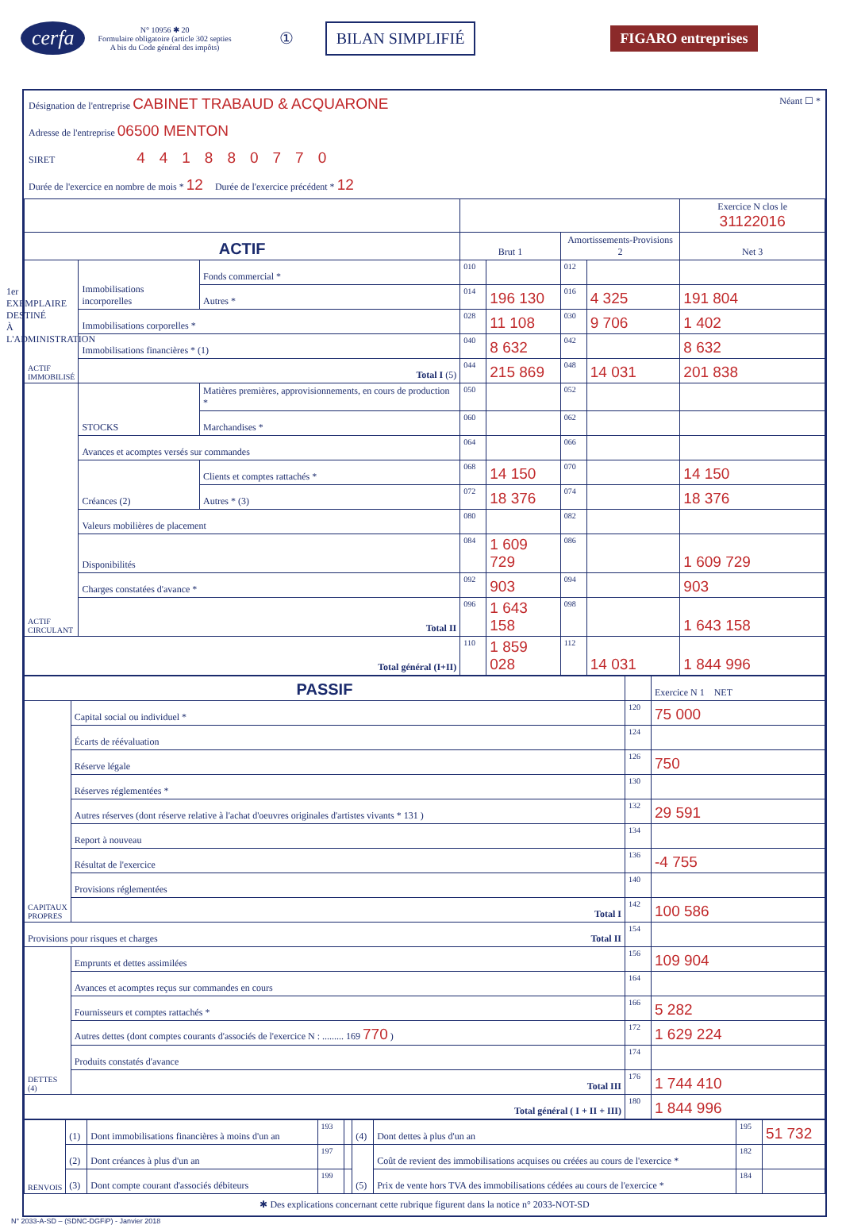cerfa
N° 10956 ✱ 20
Formulaire obligatoire (article 302 septies
A bis du Code général des impôts)
① BILAN SIMPLIFIÉ FIGARO entreprises
1er EXEMPLAIRE DESTINÉ À L'ADMINISTRATION
Désignation de l'entreprise CABINET TRABAUD & ACQUARONE Néant ☐ *
Adresse de l'entreprise 06500 MENTON
SIRET 441880770
Durée de l'exercice en nombre de mois * 12 Durée de l'exercice précédent * 12
| | | | | | | | Exercice N clos le 31122016 |
| ACTIF | | | Brut 1 | | Amortissements-Provisions 2 | | Net 3 |
| ACTIF IMMOBILISÉ | Immobilisations incorporelles | Fonds commercial * | 010 | | 012 | | |
| | | Autres * | 014 | 196 130 | 016 | 4 325 | 191 804 |
| | Immobilisations corporelles * | | 028 | 11 108 | 030 | 9 706 | 1 402 |
| | Immobilisations financières * (1) | | 040 | 8 632 | 042 | | 8 632 |
| | Total I (5) | | 044 | 215 869 | 048 | 14 031 | 201 838 |
| ACTIF CIRCULANT | STOCKS | Matières premières, approvisionnements, en cours de production * | 050 | | 052 | | |
| | | Marchandises * | 060 | | 062 | | |
| | Avances et acomptes versés sur commandes | | 064 | | 066 | | |
| | Créances (2) | Clients et comptes rattachés * | 068 | 14 150 | 070 | | 14 150 |
| | | Autres * (3) | 072 | 18 376 | 074 | | 18 376 |
| | Valeurs mobilières de placement | | 080 | | 082 | | |
| | Disponibilités | | 084 | 1 609 729 | 086 | | 1 609 729 |
| | Charges constatées d'avance * | | 092 | 903 | 094 | | 903 |
| | Total II | | 096 | 1 643 158 | 098 | | 1 643 158 |
| Total général (I+II) | | | 110 | 1 859 028 | 112 | 14 031 | 1 844 996 |
| PASSIF | | | Exercice N 1 NET |
| CAPITAUX PROPRES | Capital social ou individuel * | 120 | 75 000 |
| | Écarts de réévaluation | 124 | |
| | Réserve légale | 126 | 750 |
| | Réserves réglementées * | 130 | |
| | Autres réserves (dont réserve relative à l'achat d'oeuvres originales d'artistes vivants * 131 ) | 132 | 29 591 |
| | Report à nouveau | 134 | |
| | Résultat de l'exercice | 136 | -4 755 |
| | Provisions réglementées | 140 | |
| | Total I | 142 | 100 586 |
| Provisions pour risques et charges Total II | | 154 | |
| DETTES (4) | Emprunts et dettes assimilées | 156 | 109 904 |
| | Avances et acomptes reçus sur commandes en cours | 164 | |
| | Fournisseurs et comptes rattachés * | 166 | 5 282 |
| | Autres dettes (dont comptes courants d'associés de l'exercice N : ......... 169 770 ) | 172 | 1 629 224 |
| | Produits constatés d'avance | 174 | |
| | Total III | 176 | 1 744 410 |
| Total général ( I + II + III) | | 180 | 1 844 996 |
| RENVOIS | (1) | Dont immobilisations financières à moins d'un an | 193 | | (4) | Dont dettes à plus d'un an | 195 | 51 732 |
| | (2) | Dont créances à plus d'un an | 197 | | (5) | Coût de revient des immobilisations acquises ou créées au cours de l'exercice * | 182 | |
| | (3) | Dont compte courant d'associés débiteurs | 199 | | | Prix de vente hors TVA des immobilisations cédées au cours de l'exercice * | 184 | |
✱ Des explications concernant cette rubrique figurent dans la notice n° 2033-NOT-SD
N° 2033-A-SD – (SDNC-DGFiP) - Janvier 2018